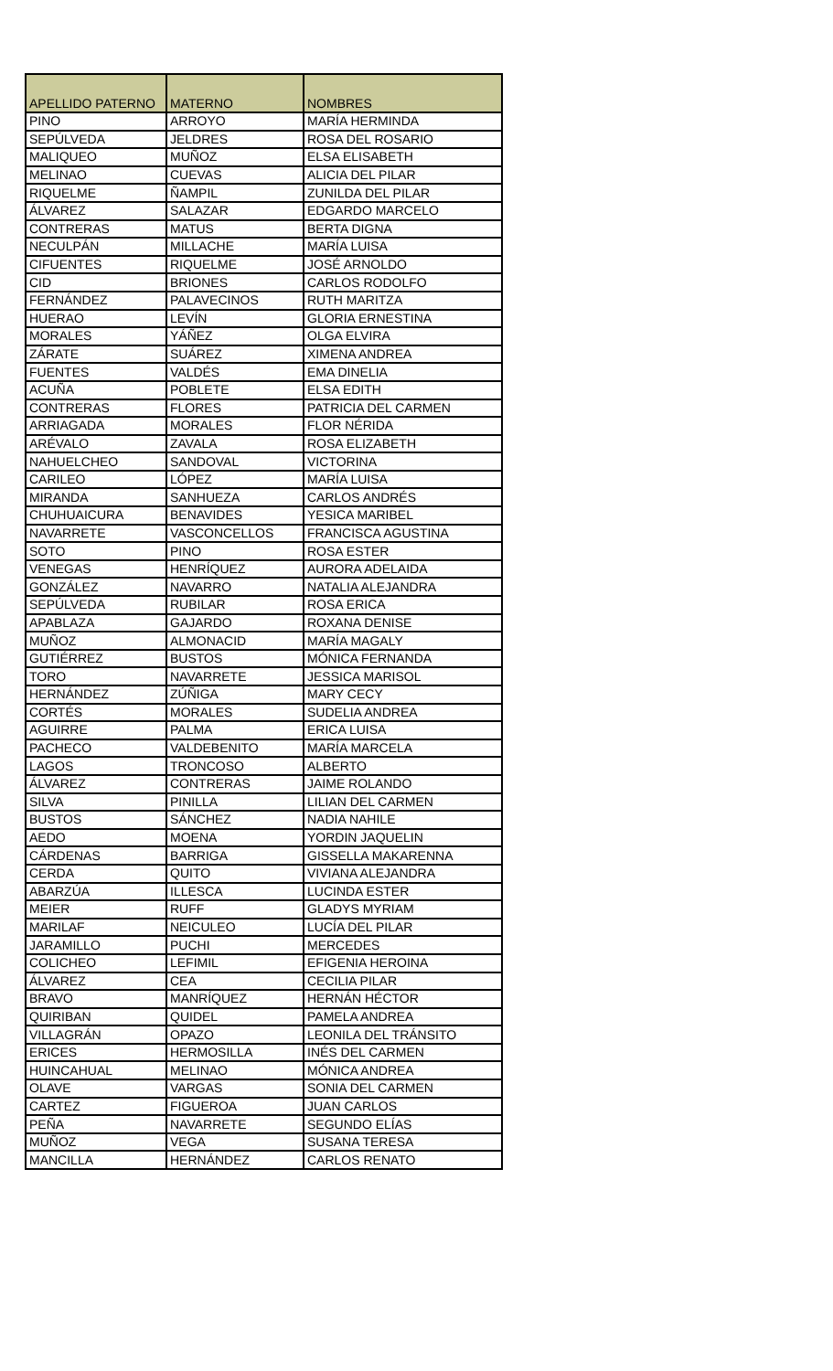| APELLIDO PATERNO | MATERNO | NOMBRES |
| --- | --- | --- |
| PINO | ARROYO | MARÍA HERMINDA |
| SEPÚLVEDA | JELDRES | ROSA DEL ROSARIO |
| MALIQUEO | MUÑOZ | ELSA ELISABETH |
| MELINAO | CUEVAS | ALICIA DEL PILAR |
| RIQUELME | ÑAMPIL | ZUNILDA DEL PILAR |
| ÁLVAREZ | SALAZAR | EDGARDO MARCELO |
| CONTRERAS | MATUS | BERTA DIGNA |
| NECULPÁN | MILLACHE | MARÍA LUISA |
| CIFUENTES | RIQUELME | JOSÉ ARNOLDO |
| CID | BRIONES | CARLOS RODOLFO |
| FERNÁNDEZ | PALAVECINOS | RUTH MARITZA |
| HUERAO | LEVÍN | GLORIA ERNESTINA |
| MORALES | YÁÑEZ | OLGA ELVIRA |
| ZÁRATE | SUÁREZ | XIMENA ANDREA |
| FUENTES | VALDÉS | EMA DINELIA |
| ACUÑA | POBLETE | ELSA EDITH |
| CONTRERAS | FLORES | PATRICIA DEL CARMEN |
| ARRIAGADA | MORALES | FLOR NÉRIDA |
| ARÉVALO | ZAVALA | ROSA ELIZABETH |
| NAHUELCHEO | SANDOVAL | VICTORINA |
| CARILEO | LÓPEZ | MARÍA LUISA |
| MIRANDA | SANHUEZA | CARLOS ANDRÉS |
| CHUHUAICURA | BENAVIDES | YESICA MARIBEL |
| NAVARRETE | VASCONCELLOS | FRANCISCA AGUSTINA |
| SOTO | PINO | ROSA ESTER |
| VENEGAS | HENRÍQUEZ | AURORA ADELAIDA |
| GONZÁLEZ | NAVARRO | NATALIA ALEJANDRA |
| SEPÚLVEDA | RUBILAR | ROSA ERICA |
| APABLAZA | GAJARDO | ROXANA DENISE |
| MUÑOZ | ALMONACID | MARÍA MAGALY |
| GUTIÉRREZ | BUSTOS | MÓNICA FERNANDA |
| TORO | NAVARRETE | JESSICA MARISOL |
| HERNÁNDEZ | ZÚÑIGA | MARY CECY |
| CORTÉS | MORALES | SUDELIA ANDREA |
| AGUIRRE | PALMA | ERICA LUISA |
| PACHECO | VALDEBENITO | MARÍA MARCELA |
| LAGOS | TRONCOSO | ALBERTO |
| ÁLVAREZ | CONTRERAS | JAIME ROLANDO |
| SILVA | PINILLA | LILIAN DEL CARMEN |
| BUSTOS | SÁNCHEZ | NADIA NAHILE |
| AEDO | MOENA | YORDIN JAQUELIN |
| CÁRDENAS | BARRIGA | GISSELLA MAKARENNA |
| CERDA | QUITO | VIVIANA ALEJANDRA |
| ABARZÚA | ILLESCA | LUCINDA ESTER |
| MEIER | RUFF | GLADYS MYRIAM |
| MARILAF | NEICULEO | LUCÍA DEL PILAR |
| JARAMILLO | PUCHI | MERCEDES |
| COLICHEO | LEFIMIL | EFIGENIA HEROINA |
| ÁLVAREZ | CEA | CECILIA PILAR |
| BRAVO | MANRÍQUEZ | HERNÁN HÉCTOR |
| QUIRIBAN | QUIDEL | PAMELA ANDREA |
| VILLAGRÁN | OPAZO | LEONILA DEL TRÁNSITO |
| ERICES | HERMOSILLA | INÉS DEL CARMEN |
| HUINCAHUAL | MELINAO | MÓNICA ANDREA |
| OLAVE | VARGAS | SONIA DEL CARMEN |
| CARTEZ | FIGUEROA | JUAN CARLOS |
| PEÑA | NAVARRETE | SEGUNDO ELÍAS |
| MUÑOZ | VEGA | SUSANA TERESA |
| MANCILLA | HERNÁNDEZ | CARLOS RENATO |